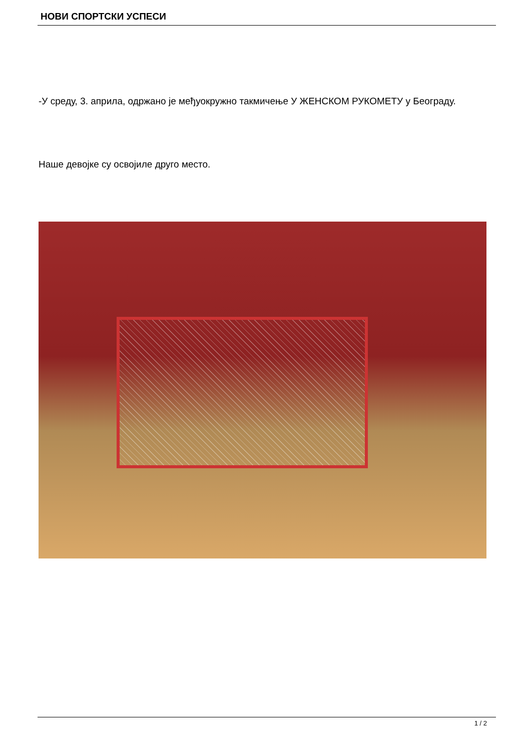НОВИ СПОРТСКИ УСПЕСИ
-У среду, 3. априла, одржано је међуокружно такмичење У ЖЕНСКОМ РУКОМЕТУ у Београду.
Наше девојке су освојиле друго место.
1 / 2